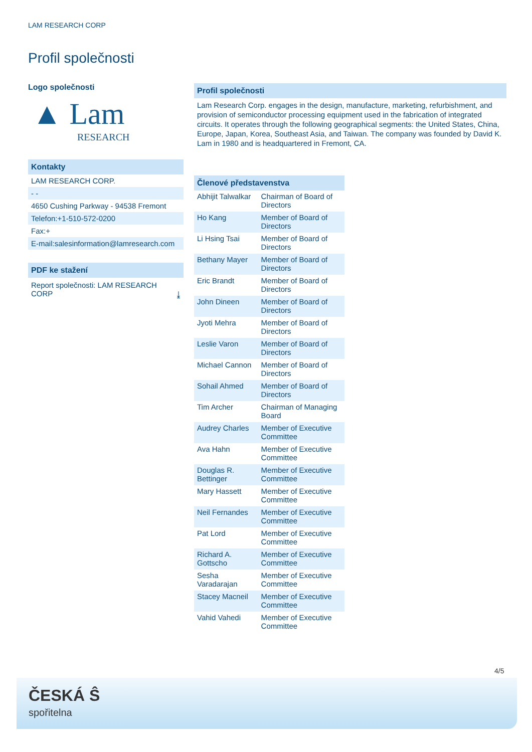LAM RESEARCH CORP
Profil společnosti
Logo společnosti
▲ Lam
RESEARCH
Kontakty
LAM RESEARCH CORP.
- -
4650 Cushing Parkway - 94538 Fremont
Telefon:+1-510-572-0200
Fax:+
E-mail:salesinformation@lamresearch.com
PDF ke stažení
Report společnosti: LAM RESEARCH CORP ⤓
Profil společnosti
Lam Research Corp. engages in the design, manufacture, marketing, refurbishment, and provision of semiconductor processing equipment used in the fabrication of integrated circuits. It operates through the following geographical segments: the United States, China, Europe, Japan, Korea, Southeast Asia, and Taiwan. The company was founded by David K. Lam in 1980 and is headquartered in Fremont, CA.
Členové představenstva
| Abhijit Talwalkar | Chairman of Board of Directors |
| Ho Kang | Member of Board of Directors |
| Li Hsing Tsai | Member of Board of Directors |
| Bethany Mayer | Member of Board of Directors |
| Eric Brandt | Member of Board of Directors |
| John Dineen | Member of Board of Directors |
| Jyoti Mehra | Member of Board of Directors |
| Leslie Varon | Member of Board of Directors |
| Michael Cannon | Member of Board of Directors |
| Sohail Ahmed | Member of Board of Directors |
| Tim Archer | Chairman of Managing Board |
| Audrey Charles | Member of Executive Committee |
| Ava Hahn | Member of Executive Committee |
| Douglas R. Bettinger | Member of Executive Committee |
| Mary Hassett | Member of Executive Committee |
| Neil Fernandes | Member of Executive Committee |
| Pat Lord | Member of Executive Committee |
| Richard A. Gottscho | Member of Executive Committee |
| Sesha Varadarajan | Member of Executive Committee |
| Stacey Macneil | Member of Executive Committee |
| Vahid Vahedi | Member of Executive Committee |
4/5
ČESKÁ Ŝ
spořitelna